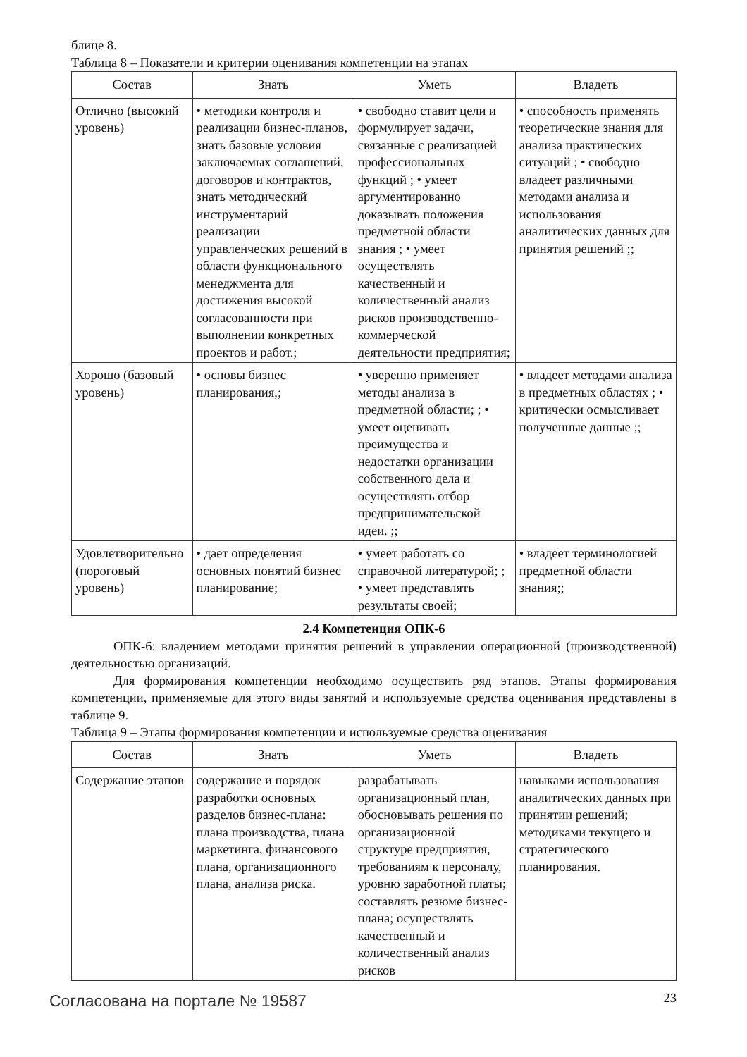блице 8.
Таблица 8 – Показатели и критерии оценивания компетенции на этапах
| Состав | Знать | Уметь | Владеть |
| --- | --- | --- | --- |
| Отлично (высокий уровень) | • методики контроля и реализации бизнес-планов, знать базовые условия заключаемых соглашений, договоров и контрактов, знать методический инструментарий реализации управленческих решений в области функционального менеджмента для достижения высокой согласованности при выполнении конкретных проектов и работ.; | • свободно ставит цели и формулирует задачи, связанные с реализацией профессиональных функций ; • умеет аргументированно доказывать положения предметной области знания ; • умеет осуществлять качественный и количественный анализ рисков производственно- коммерческой деятельности предприятия; | • способность применять теоретические знания для анализа практических ситуаций ; • свободно владеет различными методами анализа и использования аналитических данных для принятия решений ;; |
| Хорошо (базовый уровень) | • основы бизнес планирования,; | • уверенно применяет методы анализа в предметной области; ; • умеет оценивать преимущества и недостатки организации собственного дела и осуществлять отбор предпринимательской идеи. ;; | • владеет методами анализа в предметных областях ; • критически осмысливает полученные данные ;; |
| Удовлетворительно (пороговый уровень) | • дает определения основных понятий бизнес планирование; | • умеет работать со справочной литературой; ; • умеет представлять результаты своей; | • владеет терминологией предметной области знания;; |
2.4 Компетенция ОПК-6
ОПК-6: владением методами принятия решений в управлении операционной (производственной) деятельностью организаций.
Для формирования компетенции необходимо осуществить ряд этапов. Этапы формирования компетенции, применяемые для этого виды занятий и используемые средства оценивания представлены в таблице 9.
Таблица 9 – Этапы формирования компетенции и используемые средства оценивания
| Состав | Знать | Уметь | Владеть |
| --- | --- | --- | --- |
| Содержание этапов | содержание и порядок разработки основных разделов бизнес-плана: плана производства, плана маркетинга, финансового плана, организационного плана, анализа риска. | разрабатывать организационный план, обосновывать решения по организационной структуре предприятия, требованиям к персоналу, уровню заработной платы; составлять резюме бизнес-плана; осуществлять качественный и количественный анализ рисков | навыками использования аналитических данных при принятии решений; методиками текущего и стратегического планирования. |
Согласована на портале № 19587 23